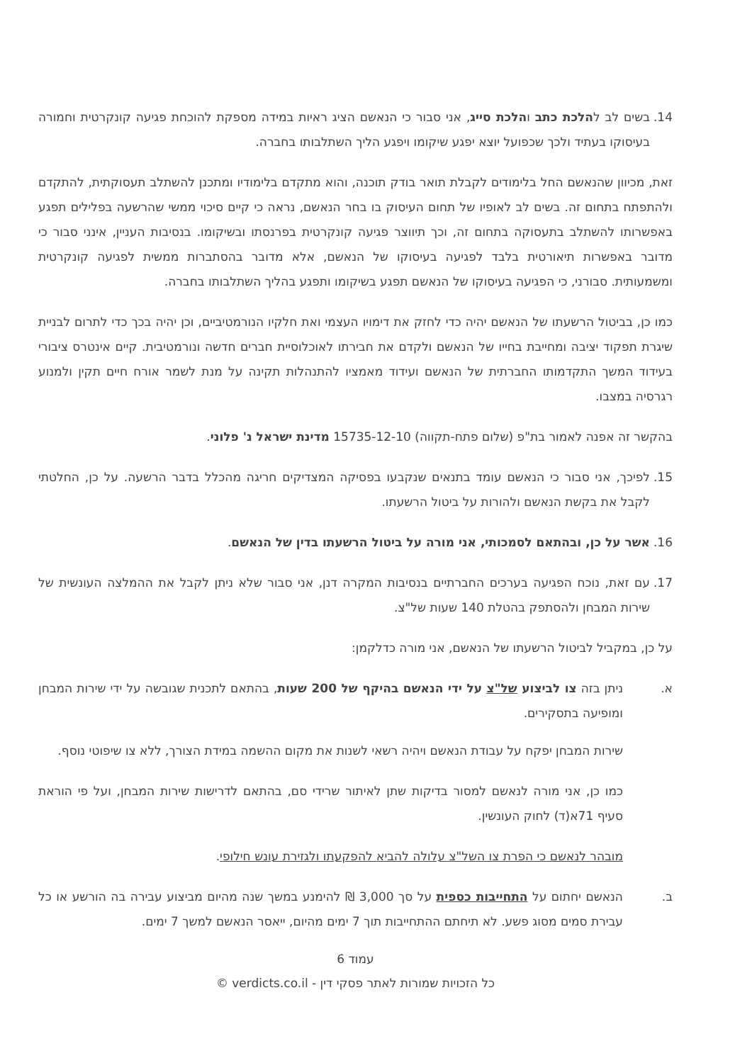14. בשים לב להלכת כתב והלכת סייג, אני סבור כי הנאשם הציג ראיות במידה מספקת להוכחת פגיעה קונקרטית וחמורה בעיסוקו בעתיד ולכך שכפועל יוצא יפגע שיקומו ויפגע הליך השתלבותו בחברה.
זאת, מכיוון שהנאשם החל בלימודים לקבלת תואר בודק תוכנה, והוא מתקדם בלימודיו ומתכנן להשתלב תעסוקתית, להתקדם ולהתפתח בתחום זה. בשים לב לאופיו של תחום העיסוק בו בחר הנאשם, נראה כי קיים סיכוי ממשי שהרשעה בפלילים תפגע באפשרותו להשתלב בתעסוקה בתחום זה, וכך תיווצר פגיעה קונקרטית בפרנסתו ובשיקומו. בנסיבות העניין, אינני סבור כי מדובר באפשרות תיאורטית בלבד לפגיעה בעיסוקו של הנאשם, אלא מדובר בהסתברות ממשית לפגיעה קונקרטית ומשמעותית. סבורני, כי הפגיעה בעיסוקו של הנאשם תפגע בשיקומו ותפגע בהליך השתלבותו בחברה.
כמו כן, בביטול הרשעתו של הנאשם יהיה כדי לחזק את דימויו העצמי ואת חלקיו הנורמטיביים, וכן יהיה בכך כדי לתרום לבניית שיגרת תפקוד יציבה ומחייבת בחייו של הנאשם ולקדם את חבירתו לאוכלוסיית חברים חדשה ונורמטיבית. קיים אינטרס ציבורי בעידוד המשך התקדמותו החברתית של הנאשם ועידוד מאמציו להתנהלות תקינה על מנת לשמר אורח חיים תקין ולמנוע רגרסיה במצבו.
בהקשר זה אפנה לאמור בת"פ (שלום פתח-תקווה) 15735-12-10 מדינת ישראל נ' פלוני.
15. לפיכך, אני סבור כי הנאשם עומד בתנאים שנקבעו בפסיקה המצדיקים חריגה מהכלל בדבר הרשעה. על כן, החלטתי לקבל את בקשת הנאשם ולהורות על ביטול הרשעתו.
16. אשר על כן, ובהתאם לסמכותי, אני מורה על ביטול הרשעתו בדין של הנאשם.
17. עם זאת, נוכח הפגיעה בערכים החברתיים בנסיבות המקרה דנן, אני סבור שלא ניתן לקבל את ההמלצה העונשית של שירות המבחן ולהסתפק בהטלת 140 שעות של"צ.
על כן, במקביל לביטול הרשעתו של הנאשם, אני מורה כדלקמן:
א. ניתן בזה צו לביצוע של"צ על ידי הנאשם בהיקף של 200 שעות, בהתאם לתכנית שגובשה על ידי שירות המבחן ומופיעה בתסקירים.
שירות המבחן יפקח על עבודת הנאשם ויהיה רשאי לשנות את מקום ההשמה במידת הצורך, ללא צו שיפוטי נוסף.
כמו כן, אני מורה לנאשם למסור בדיקות שתן לאיתור שרידי סם, בהתאם לדרישות שירות המבחן, ועל פי הוראת סעיף 71א(ד) לחוק העונשין.
מובהר לנאשם כי הפרת צו השל"צ עלולה להביא להפקעתו ולגזירת עונש חילופי.
ב. הנאשם יחתום על התחייבות כספית על סך 3,000 ₪ להימנע במשך שנה מהיום מביצוע עבירה בה הורשע או כל עבירת סמים מסוג פשע. לא תיחתם ההתחייבות תוך 7 ימים מהיום, ייאסר הנאשם למשך 7 ימים.
עמוד 6
כל הזכויות שמורות לאתר פסקי דין - verdicts.co.il ©